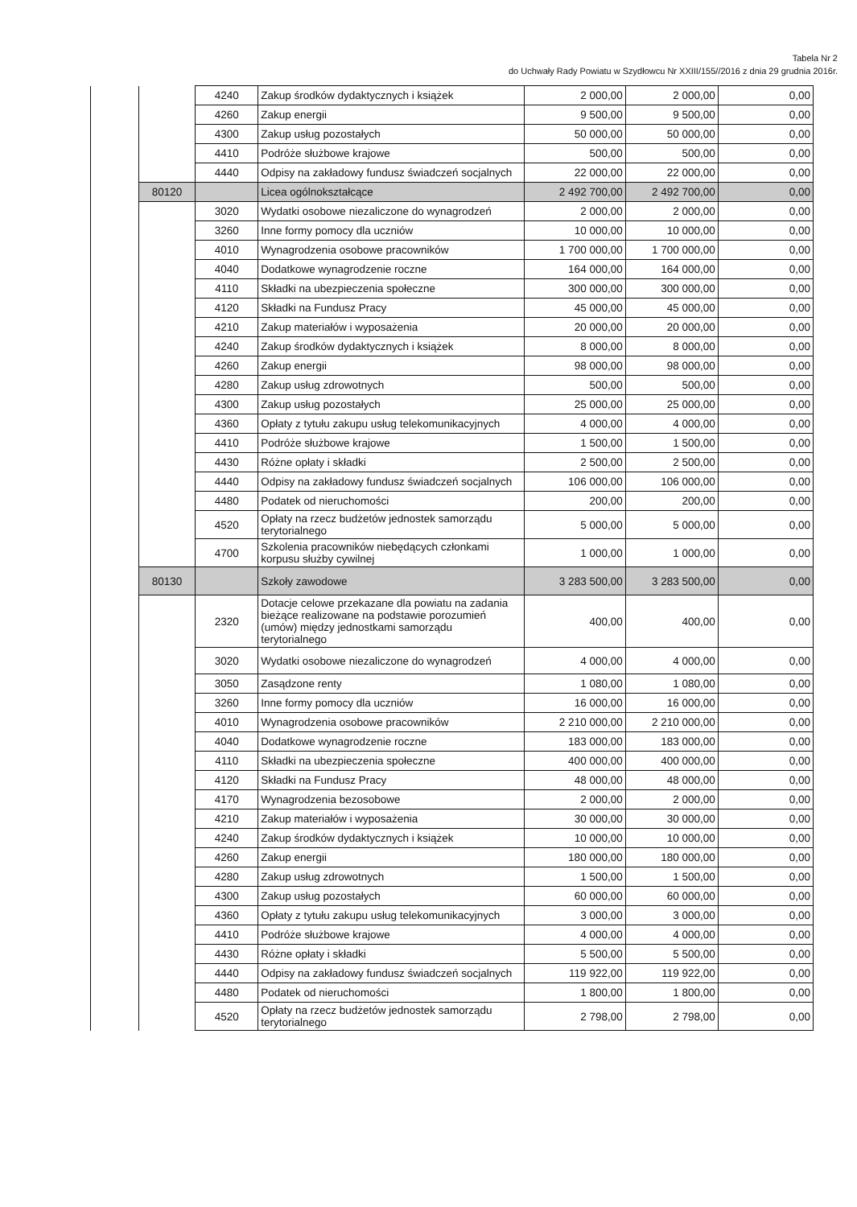Tabela Nr 2
do Uchwały Rady Powiatu w Szydłowcu Nr XXIII/155//2016 z dnia 29 grudnia 2016r.
| | | 4240 | Zakup środków dydaktycznych i książek | 2 000,00 | 2 000,00 | 0,00 |
| | | 4260 | Zakup energii | 9 500,00 | 9 500,00 | 0,00 |
| | | 4300 | Zakup usług pozostałych | 50 000,00 | 50 000,00 | 0,00 |
| | | 4410 | Podróże służbowe krajowe | 500,00 | 500,00 | 0,00 |
| | | 4440 | Odpisy na zakładowy fundusz świadczeń socjalnych | 22 000,00 | 22 000,00 | 0,00 |
| | 80120 | | Licea ogólnokształcące | 2 492 700,00 | 2 492 700,00 | 0,00 |
| | | 3020 | Wydatki osobowe niezaliczone do wynagrodzeń | 2 000,00 | 2 000,00 | 0,00 |
| | | 3260 | Inne formy pomocy dla uczniów | 10 000,00 | 10 000,00 | 0,00 |
| | | 4010 | Wynagrodzenia osobowe pracowników | 1 700 000,00 | 1 700 000,00 | 0,00 |
| | | 4040 | Dodatkowe wynagrodzenie roczne | 164 000,00 | 164 000,00 | 0,00 |
| | | 4110 | Składki na ubezpieczenia społeczne | 300 000,00 | 300 000,00 | 0,00 |
| | | 4120 | Składki na Fundusz Pracy | 45 000,00 | 45 000,00 | 0,00 |
| | | 4210 | Zakup materiałów i wyposażenia | 20 000,00 | 20 000,00 | 0,00 |
| | | 4240 | Zakup środków dydaktycznych i książek | 8 000,00 | 8 000,00 | 0,00 |
| | | 4260 | Zakup energii | 98 000,00 | 98 000,00 | 0,00 |
| | | 4280 | Zakup usług zdrowotnych | 500,00 | 500,00 | 0,00 |
| | | 4300 | Zakup usług pozostałych | 25 000,00 | 25 000,00 | 0,00 |
| | | 4360 | Opłaty z tytułu zakupu usług telekomunikacyjnych | 4 000,00 | 4 000,00 | 0,00 |
| | | 4410 | Podróże służbowe krajowe | 1 500,00 | 1 500,00 | 0,00 |
| | | 4430 | Różne opłaty i składki | 2 500,00 | 2 500,00 | 0,00 |
| | | 4440 | Odpisy na zakładowy fundusz świadczeń socjalnych | 106 000,00 | 106 000,00 | 0,00 |
| | | 4480 | Podatek od nieruchomości | 200,00 | 200,00 | 0,00 |
| | | 4520 | Opłaty na rzecz budżetów jednostek samorządu terytorialnego | 5 000,00 | 5 000,00 | 0,00 |
| | | 4700 | Szkolenia pracowników niebędących członkami korpusu służby cywilnej | 1 000,00 | 1 000,00 | 0,00 |
| | 80130 | | Szkoły zawodowe | 3 283 500,00 | 3 283 500,00 | 0,00 |
| | | 2320 | Dotacje celowe przekazane dla powiatu na zadania bieżące realizowane na podstawie porozumień (umów) między jednostkami samorządu terytorialnego | 400,00 | 400,00 | 0,00 |
| | | 3020 | Wydatki osobowe niezaliczone do wynagrodzeń | 4 000,00 | 4 000,00 | 0,00 |
| | | 3050 | Zasądzone renty | 1 080,00 | 1 080,00 | 0,00 |
| | | 3260 | Inne formy pomocy dla uczniów | 16 000,00 | 16 000,00 | 0,00 |
| | | 4010 | Wynagrodzenia osobowe pracowników | 2 210 000,00 | 2 210 000,00 | 0,00 |
| | | 4040 | Dodatkowe wynagrodzenie roczne | 183 000,00 | 183 000,00 | 0,00 |
| | | 4110 | Składki na ubezpieczenia społeczne | 400 000,00 | 400 000,00 | 0,00 |
| | | 4120 | Składki na Fundusz Pracy | 48 000,00 | 48 000,00 | 0,00 |
| | | 4170 | Wynagrodzenia bezosobowe | 2 000,00 | 2 000,00 | 0,00 |
| | | 4210 | Zakup materiałów i wyposażenia | 30 000,00 | 30 000,00 | 0,00 |
| | | 4240 | Zakup środków dydaktycznych i książek | 10 000,00 | 10 000,00 | 0,00 |
| | | 4260 | Zakup energii | 180 000,00 | 180 000,00 | 0,00 |
| | | 4280 | Zakup usług zdrowotnych | 1 500,00 | 1 500,00 | 0,00 |
| | | 4300 | Zakup usług pozostałych | 60 000,00 | 60 000,00 | 0,00 |
| | | 4360 | Opłaty z tytułu zakupu usług telekomunikacyjnych | 3 000,00 | 3 000,00 | 0,00 |
| | | 4410 | Podróże służbowe krajowe | 4 000,00 | 4 000,00 | 0,00 |
| | | 4430 | Różne opłaty i składki | 5 500,00 | 5 500,00 | 0,00 |
| | | 4440 | Odpisy na zakładowy fundusz świadczeń socjalnych | 119 922,00 | 119 922,00 | 0,00 |
| | | 4480 | Podatek od nieruchomości | 1 800,00 | 1 800,00 | 0,00 |
| | | 4520 | Opłaty na rzecz budżetów jednostek samorządu terytorialnego | 2 798,00 | 2 798,00 | 0,00 |